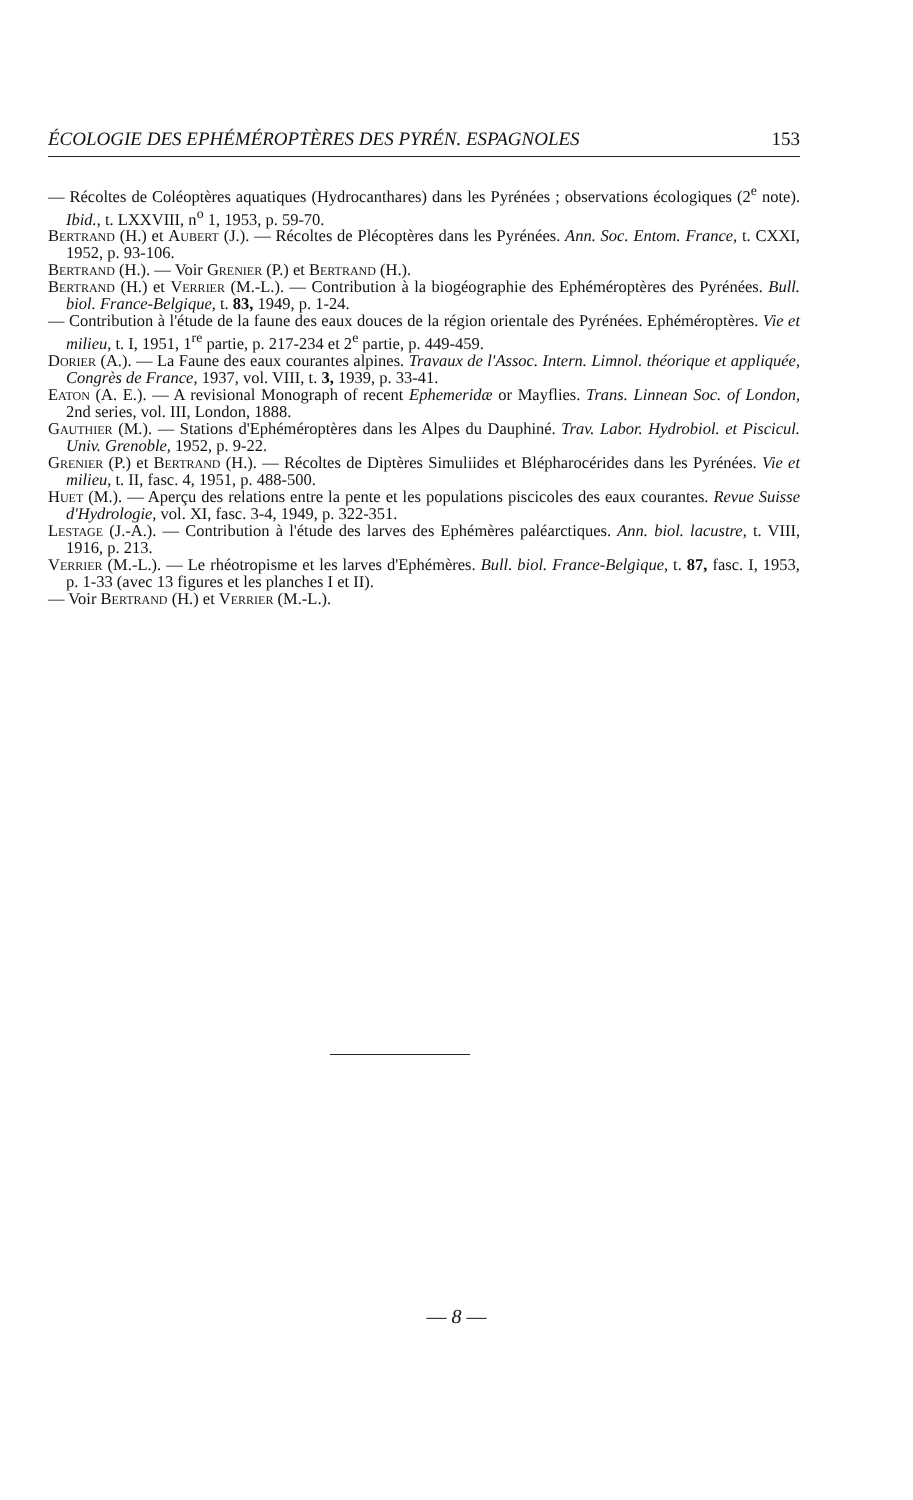ÉCOLOGIE DES EPHÉMÉROPTÈRES DES PYRÉN. ESPAGNOLES 153
— Récoltes de Coléoptères aquatiques (Hydrocanthares) dans les Pyrénées ; observations écologiques (2<sup>e</sup> note). Ibid., t. LXXVIII, n<sup>o</sup> 1, 1953, p. 59-70.
Bertrand (H.) et Aubert (J.). — Récoltes de Plécoptères dans les Pyrénées. Ann. Soc. Entom. France, t. CXXI, 1952, p. 93-106.
Bertrand (H.). — Voir Grenier (P.) et Bertrand (H.).
Bertrand (H.) et Verrier (M.-L.). — Contribution à la biogéographie des Ephéméroptères des Pyrénées. Bull. biol. France-Belgique, t. 83, 1949, p. 1-24.
— Contribution à l'étude de la faune des eaux douces de la région orientale des Pyrénées. Ephéméroptères. Vie et milieu, t. I, 1951, 1<sup>re</sup> partie, p. 217-234 et 2<sup>e</sup> partie, p. 449-459.
Dorier (A.). — La Faune des eaux courantes alpines. Travaux de l'Assoc. Intern. Limnol. théorique et appliquée, Congrès de France, 1937, vol. VIII, t. 3, 1939, p. 33-41.
Eaton (A. E.). — A revisional Monograph of recent Ephemeridæ or Mayflies. Trans. Linnean Soc. of London, 2nd series, vol. III, London, 1888.
Gauthier (M.). — Stations d'Ephéméroptères dans les Alpes du Dauphiné. Trav. Labor. Hydrobiol. et Piscicul. Univ. Grenoble, 1952, p. 9-22.
Grenier (P.) et Bertrand (H.). — Récoltes de Diptères Simuliides et Blépharocérides dans les Pyrénées. Vie et milieu, t. II, fasc. 4, 1951, p. 488-500.
Huet (M.). — Aperçu des relations entre la pente et les populations piscicoles des eaux courantes. Revue Suisse d'Hydrologie, vol. XI, fasc. 3-4, 1949, p. 322-351.
Lestage (J.-A.). — Contribution à l'étude des larves des Ephémères paléarctiques. Ann. biol. lacustre, t. VIII, 1916, p. 213.
Verrier (M.-L.). — Le rhéotropisme et les larves d'Ephémères. Bull. biol. France-Belgique, t. 87, fasc. I, 1953, p. 1-33 (avec 13 figures et les planches I et II).
— Voir Bertrand (H.) et Verrier (M.-L.).
— 8 —